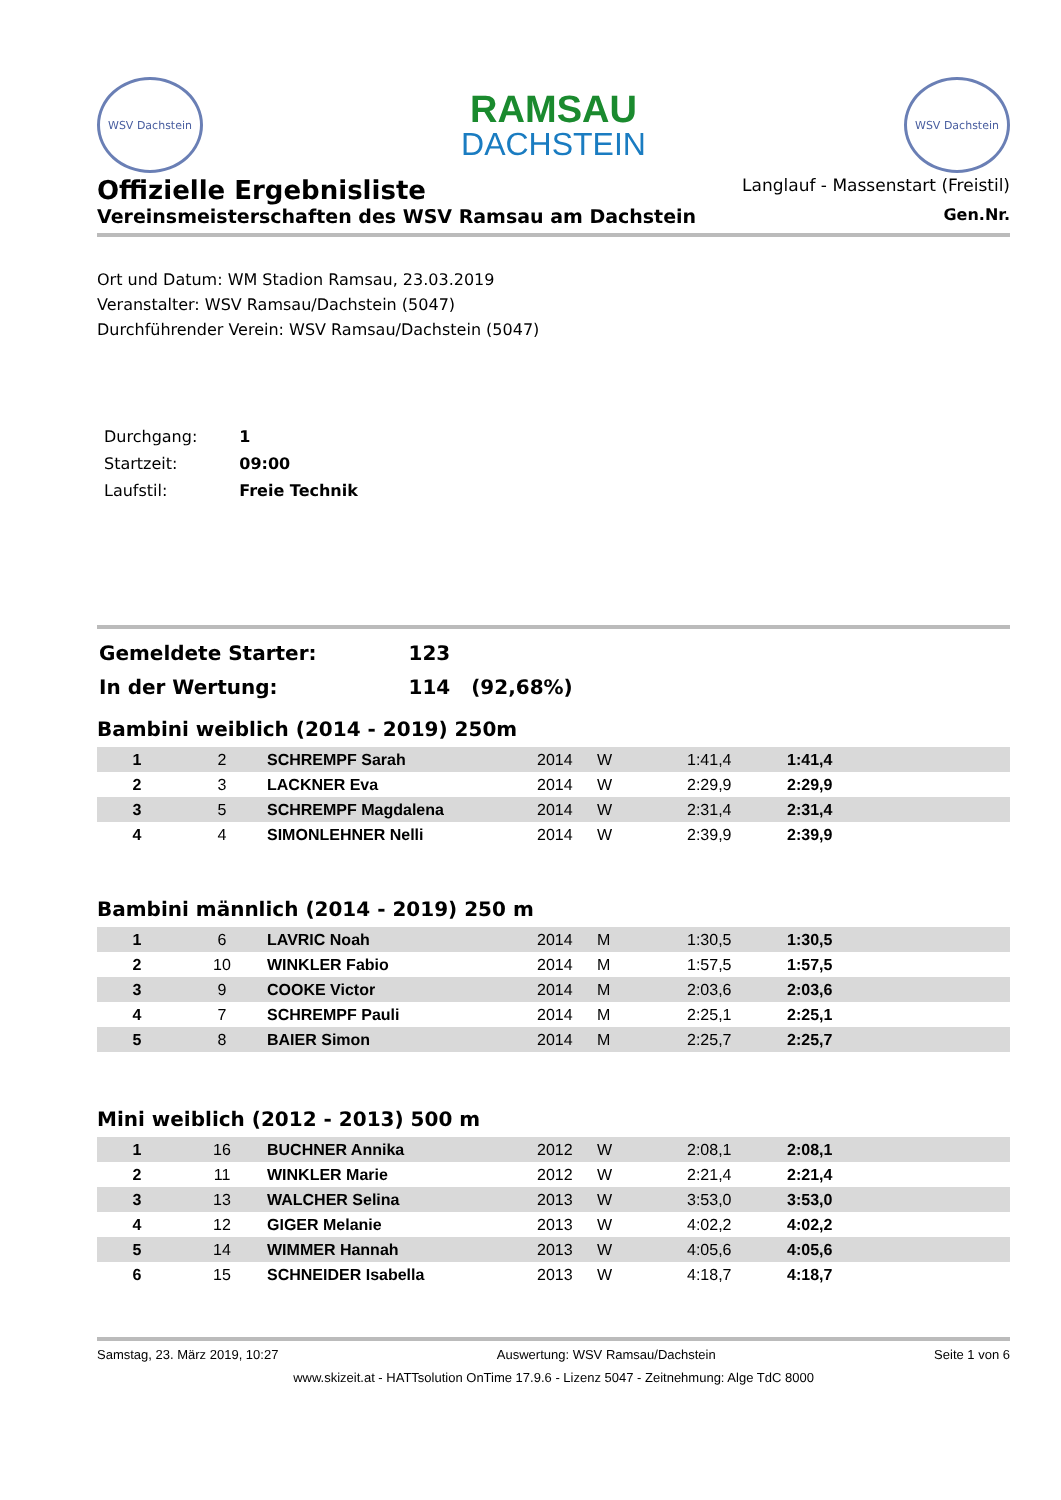WSV Dachstein
RAMSAU
DACHSTEIN
WSV Dachstein
Offizielle Ergebnisliste
Langlauf - Massenstart (Freistil)
Vereinsmeisterschaften des WSV Ramsau am Dachstein
Gen.Nr.
Ort und Datum: WM Stadion Ramsau, 23.03.2019
Veranstalter: WSV Ramsau/Dachstein (5047)
Durchführender Verein: WSV Ramsau/Dachstein (5047)
| Durchgang: | 1 |
| Startzeit: | 09:00 |
| Laufstil: | Freie Technik |
| Gemeldete Starter: | 123 |
| In der Wertung: | 114 (92,68%) |
Bambini weiblich (2014 - 2019) 250m
| 1 | 2 | SCHREMPF Sarah | 2014 | W | 1:41,4 | 1:41,4 |
| 2 | 3 | LACKNER Eva | 2014 | W | 2:29,9 | 2:29,9 |
| 3 | 5 | SCHREMPF Magdalena | 2014 | W | 2:31,4 | 2:31,4 |
| 4 | 4 | SIMONLEHNER Nelli | 2014 | W | 2:39,9 | 2:39,9 |
Bambini männlich (2014 - 2019) 250 m
| 1 | 6 | LAVRIC Noah | 2014 | M | 1:30,5 | 1:30,5 |
| 2 | 10 | WINKLER Fabio | 2014 | M | 1:57,5 | 1:57,5 |
| 3 | 9 | COOKE Victor | 2014 | M | 2:03,6 | 2:03,6 |
| 4 | 7 | SCHREMPF Pauli | 2014 | M | 2:25,1 | 2:25,1 |
| 5 | 8 | BAIER Simon | 2014 | M | 2:25,7 | 2:25,7 |
Mini weiblich (2012 - 2013) 500 m
| 1 | 16 | BUCHNER Annika | 2012 | W | 2:08,1 | 2:08,1 |
| 2 | 11 | WINKLER Marie | 2012 | W | 2:21,4 | 2:21,4 |
| 3 | 13 | WALCHER Selina | 2013 | W | 3:53,0 | 3:53,0 |
| 4 | 12 | GIGER Melanie | 2013 | W | 4:02,2 | 4:02,2 |
| 5 | 14 | WIMMER Hannah | 2013 | W | 4:05,6 | 4:05,6 |
| 6 | 15 | SCHNEIDER Isabella | 2013 | W | 4:18,7 | 4:18,7 |
Samstag, 23. März 2019, 10:27 Auswertung: WSV Ramsau/Dachstein Seite 1 von 6
www.skizeit.at - HATTsolution OnTime 17.9.6 - Lizenz 5047 - Zeitnehmung: Alge TdC 8000